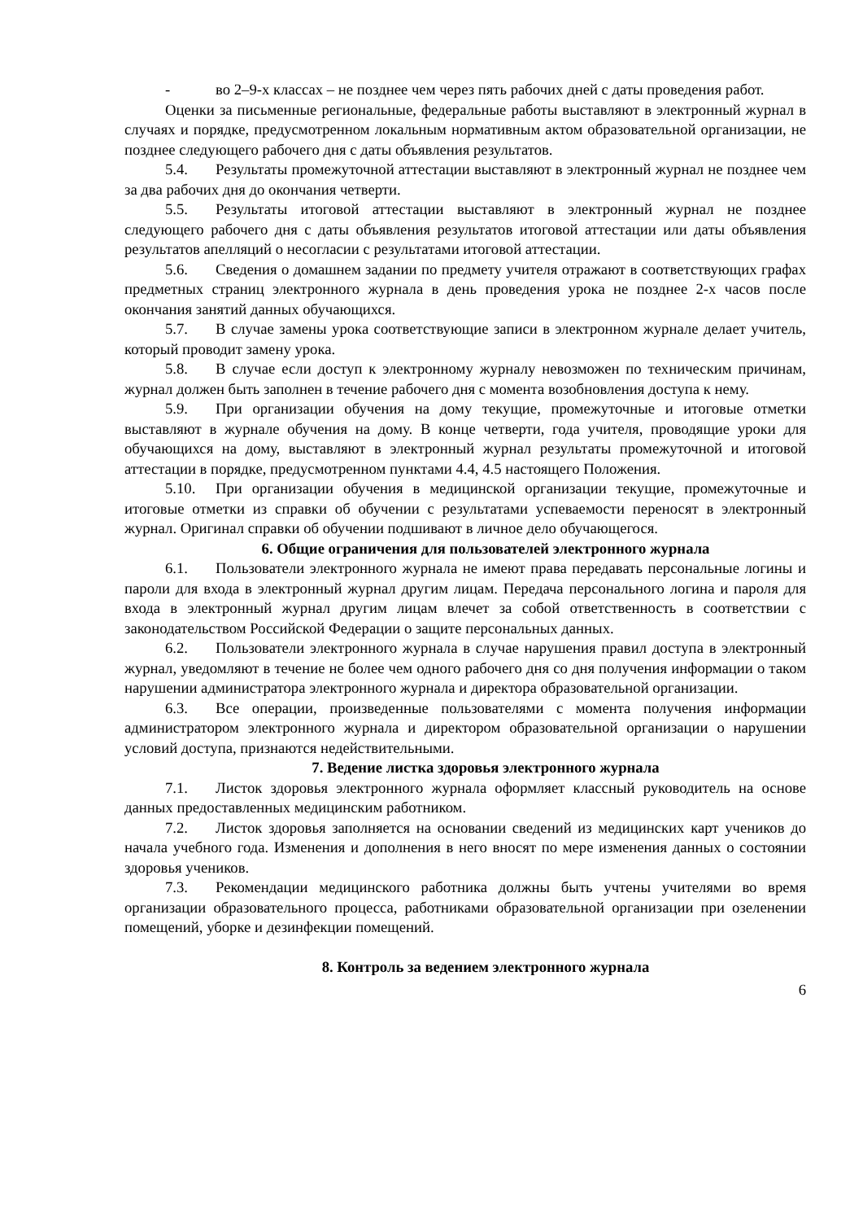- во 2–9-х классах – не позднее чем через пять рабочих дней с даты проведения работ.
Оценки за письменные региональные, федеральные работы выставляют в электронный журнал в случаях и порядке, предусмотренном локальным нормативным актом образовательной организации, не позднее следующего рабочего дня с даты объявления результатов.
5.4. Результаты промежуточной аттестации выставляют в электронный журнал не позднее чем за два рабочих дня до окончания четверти.
5.5. Результаты итоговой аттестации выставляют в электронный журнал не позднее следующего рабочего дня с даты объявления результатов итоговой аттестации или даты объявления результатов апелляций о несогласии с результатами итоговой аттестации.
5.6. Сведения о домашнем задании по предмету учителя отражают в соответствующих графах предметных страниц электронного журнала в день проведения урока не позднее 2-х часов после окончания занятий данных обучающихся.
5.7. В случае замены урока соответствующие записи в электронном журнале делает учитель, который проводит замену урока.
5.8. В случае если доступ к электронному журналу невозможен по техническим причинам, журнал должен быть заполнен в течение рабочего дня с момента возобновления доступа к нему.
5.9. При организации обучения на дому текущие, промежуточные и итоговые отметки выставляют в журнале обучения на дому. В конце четверти, года учителя, проводящие уроки для обучающихся на дому, выставляют в электронный журнал результаты промежуточной и итоговой аттестации в порядке, предусмотренном пунктами 4.4, 4.5 настоящего Положения.
5.10. При организации обучения в медицинской организации текущие, промежуточные и итоговые отметки из справки об обучении с результатами успеваемости переносят в электронный журнал. Оригинал справки об обучении подшивают в личное дело обучающегося.
6. Общие ограничения для пользователей электронного журнала
6.1. Пользователи электронного журнала не имеют права передавать персональные логины и пароли для входа в электронный журнал другим лицам. Передача персонального логина и пароля для входа в электронный журнал другим лицам влечет за собой ответственность в соответствии с законодательством Российской Федерации о защите персональных данных.
6.2. Пользователи электронного журнала в случае нарушения правил доступа в электронный журнал, уведомляют в течение не более чем одного рабочего дня со дня получения информации о таком нарушении администратора электронного журнала и директора образовательной организации.
6.3. Все операции, произведенные пользователями с момента получения информации администратором электронного журнала и директором образовательной организации о нарушении условий доступа, признаются недействительными.
7. Ведение листка здоровья электронного журнала
7.1. Листок здоровья электронного журнала оформляет классный руководитель на основе данных предоставленных медицинским работником.
7.2. Листок здоровья заполняется на основании сведений из медицинских карт учеников до начала учебного года. Изменения и дополнения в него вносят по мере изменения данных о состоянии здоровья учеников.
7.3. Рекомендации медицинского работника должны быть учтены учителями во время организации образовательного процесса, работниками образовательной организации при озеленении помещений, уборке и дезинфекции помещений.
8. Контроль за ведением электронного журнала
6